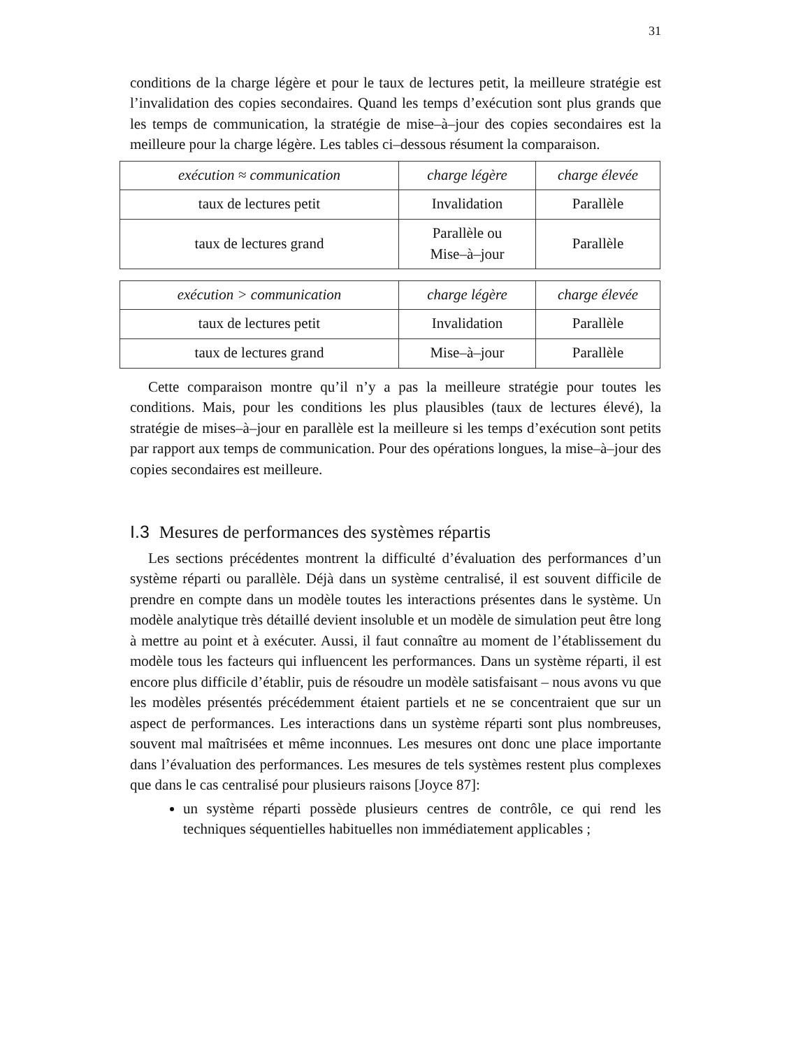31
conditions de la charge légère et pour le taux de lectures petit, la meilleure stratégie est l’invalidation des copies secondaires. Quand les temps d’exécution sont plus grands que les temps de communication, la stratégie de mise–à–jour des copies secondaires est la meilleure pour la charge légère. Les tables ci–dessous résument la comparaison.
| exécution ≈ communication | charge légère | charge élevée |
| --- | --- | --- |
| taux de lectures petit | Invalidation | Parallèle |
| taux de lectures grand | Parallèle ou Mise–à–jour | Parallèle |
| exécution > communication | charge légère | charge élevée |
| --- | --- | --- |
| taux de lectures petit | Invalidation | Parallèle |
| taux de lectures grand | Mise–à–jour | Parallèle |
Cette comparaison montre qu’il n’y a pas la meilleure stratégie pour toutes les conditions. Mais, pour les conditions les plus plausibles (taux de lectures élevé), la stratégie de mises–à–jour en parallèle est la meilleure si les temps d’exécution sont petits par rapport aux temps de communication. Pour des opérations longues, la mise–à–jour des copies secondaires est meilleure.
I.3 Mesures de performances des systèmes répartis
Les sections précédentes montrent la difficulté d’évaluation des performances d’un système réparti ou parallèle. Déjà dans un système centralisé, il est souvent difficile de prendre en compte dans un modèle toutes les interactions présentes dans le système. Un modèle analytique très détaillé devient insoluble et un modèle de simulation peut être long à mettre au point et à exécuter. Aussi, il faut connaître au moment de l’établissement du modèle tous les facteurs qui influencent les performances. Dans un système réparti, il est encore plus difficile d’établir, puis de résoudre un modèle satisfaisant – nous avons vu que les modèles présentés précédemment étaient partiels et ne se concentraient que sur un aspect de performances. Les interactions dans un système réparti sont plus nombreuses, souvent mal maîtrisées et même inconnues. Les mesures ont donc une place importante dans l’évaluation des performances. Les mesures de tels systèmes restent plus complexes que dans le cas centralisé pour plusieurs raisons [Joyce 87]:
un système réparti possède plusieurs centres de contrôle, ce qui rend les techniques séquentielles habituelles non immédiatement applicables ;